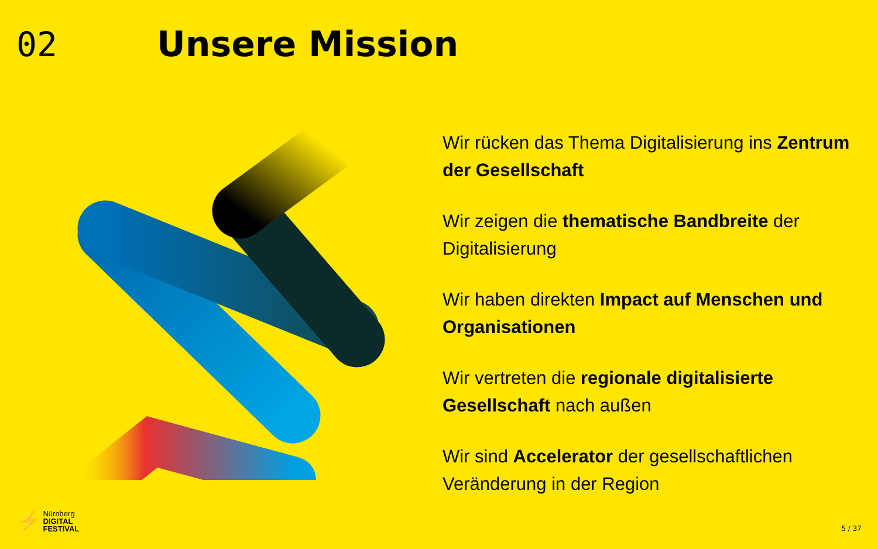02 Unsere Mission
Wir rücken das Thema Digitalisierung ins Zentrum der Gesellschaft
Wir zeigen die thematische Bandbreite der Digitalisierung
Wir haben direkten Impact auf Menschen und Organisationen
Wir vertreten die regionale digitalisierte Gesellschaft nach außen
Wir sind Accelerator der gesellschaftlichen Veränderung in der Region
⚡
Nürnberg
DIGITAL
FESTIVAL
5 / 37